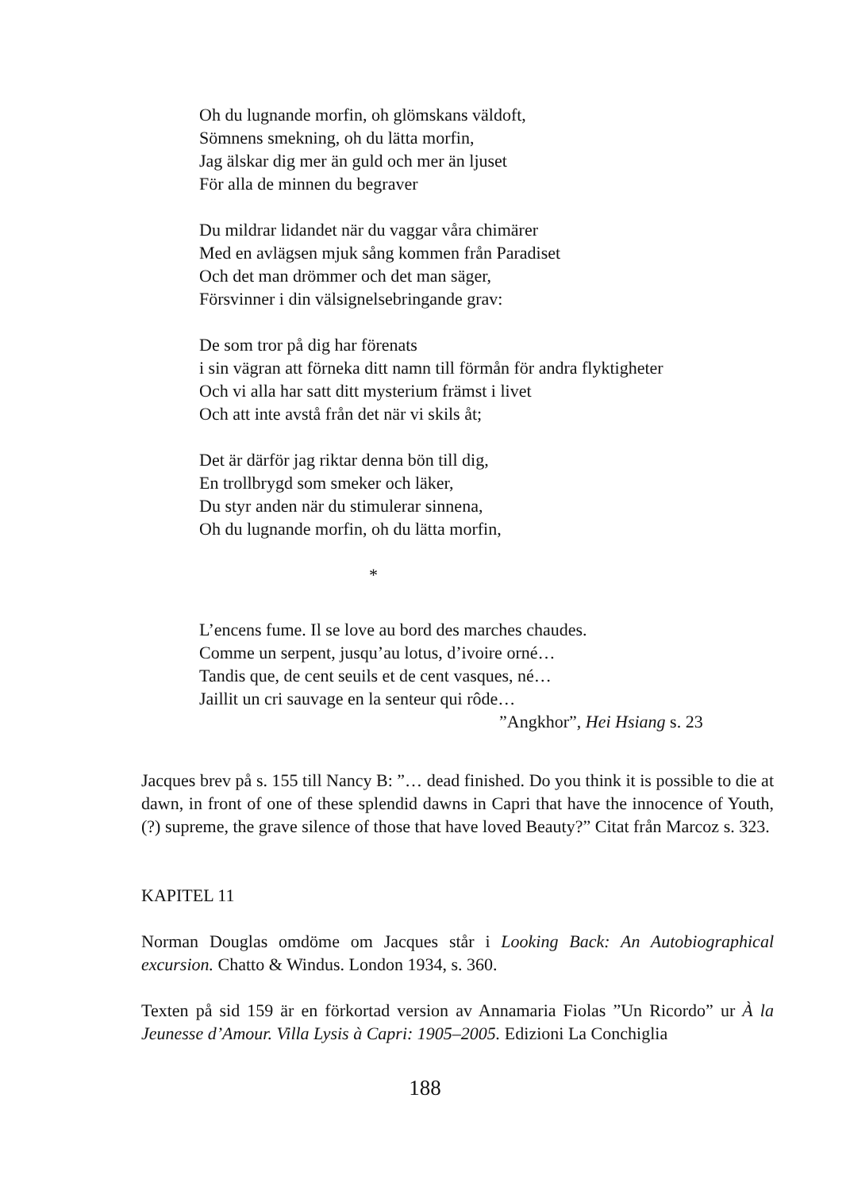Oh du lugnande morfin, oh glömskans väldoft,
Sömnens smekning, oh du lätta morfin,
Jag älskar dig mer än guld och mer än ljuset
För alla de minnen du begraver
Du mildrar lidandet när du vaggar våra chimärer
Med en avlägsen mjuk sång kommen från Paradiset
Och det man drömmer och det man säger,
Försvinner i din välsignelsebringande grav:
De som tror på dig har förenats
i sin vägran att förneka ditt namn till förmån för andra flyktigheter
Och vi alla har satt ditt mysterium främst i livet
Och att inte avstå från det när vi skils åt;
Det är därför jag riktar denna bön till dig,
En trollbrygd som smeker och läker,
Du styr anden när du stimulerar sinnena,
Oh du lugnande morfin, oh du lätta morfin,
*
L’encens fume. Il se love au bord des marches chaudes.
Comme un serpent, jusqu’au lotus, d’ivoire orné…
Tandis que, de cent seuils et de cent vasques, né…
Jaillit un cri sauvage en la senteur qui rôde…
”Angkhor”, Hei Hsiang s. 23
Jacques brev på s. 155 till Nancy B: ”… dead finished. Do you think it is possible to die at dawn, in front of one of these splendid dawns in Capri that have the innocence of Youth, (?) supreme, the grave silence of those that have loved Beauty?” Citat från Marcoz s. 323.
KAPITEL 11
Norman Douglas omdöme om Jacques står i Looking Back: An Autobiographical excursion. Chatto & Windus. London 1934, s. 360.
Texten på sid 159 är en förkortad version av Annamaria Fiolas ”Un Ricordo” ur À la Jeunesse d’Amour. Villa Lysis à Capri: 1905–2005. Edizioni La Conchiglia
188